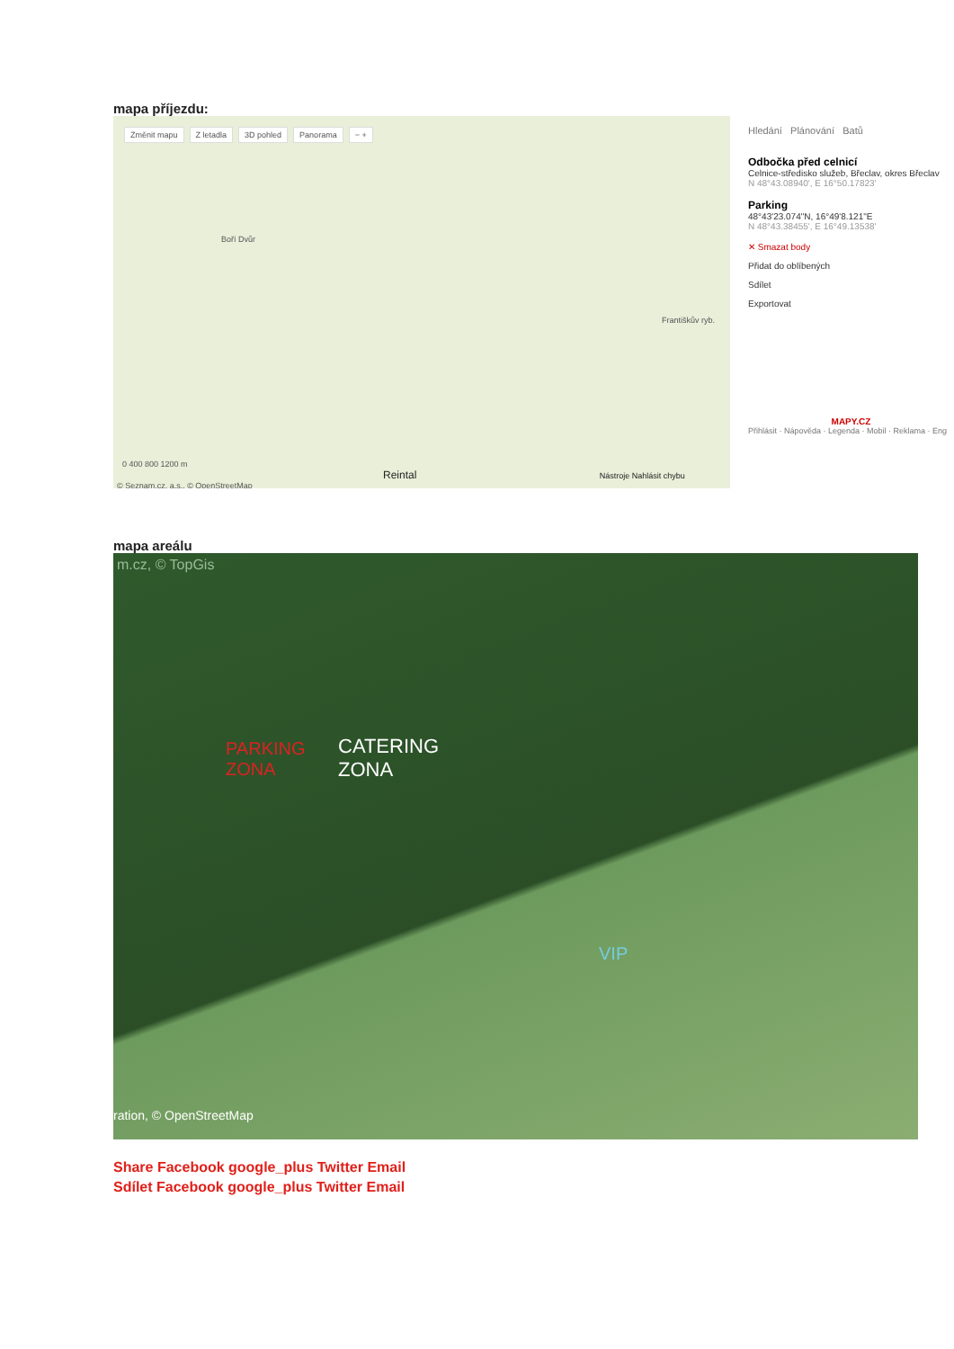mapa příjezdu:
Změnit mapu Z letadla 3D pohled Panorama − +
Boří Dvůr
Františkův ryb.
0 400 800 1200 m
Reintal Nástroje Nahlásit chybu
© Seznam.cz, a.s., © OpenStreetMap
Hledání Plánování Batů
Odbočka před celnicí
Celnice-středisko služeb, Břeclav, okres Břeclav
N 48°43.08940', E 16°50.17823'
Parking
48°43'23.074"N, 16°49'8.121"E
N 48°43.38455', E 16°49.13538'
✕ Smazat body
Přidat do oblíbených
Sdílet
Exportovat
MAPY.CZ
Přihlásit · Nápověda · Legenda · Mobil · Reklama · Eng
mapa areálu
m.cz, © TopGis
PARKING
ZONA
CATERING
ZONA
VIP
ration, © OpenStreetMap
Share Facebook google_plus Twitter Email
Sdílet Facebook google_plus Twitter Email